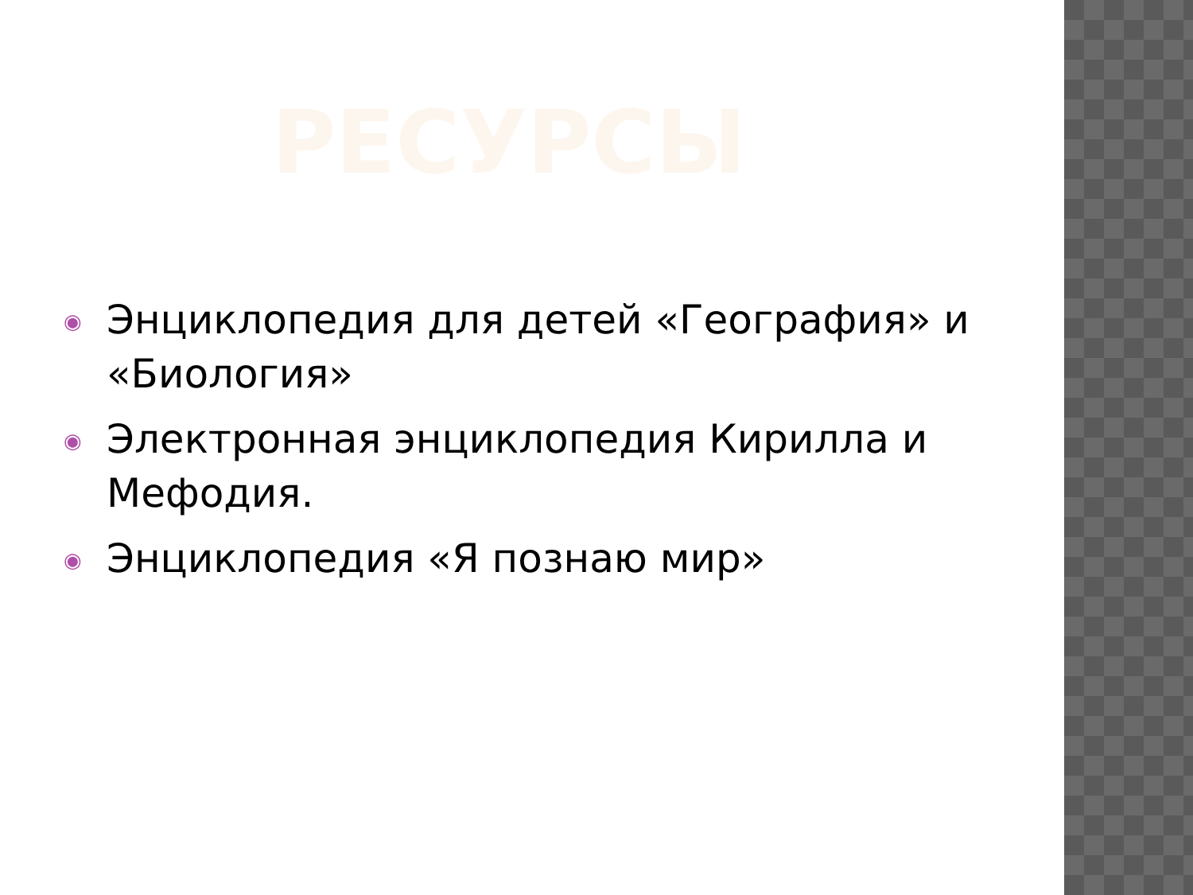РЕСУРСЫ
◉ Энциклопедия для детей «География» и «Биология»
◉ Электронная энциклопедия Кирилла и Мефодия.
◉ Энциклопедия «Я познаю мир»